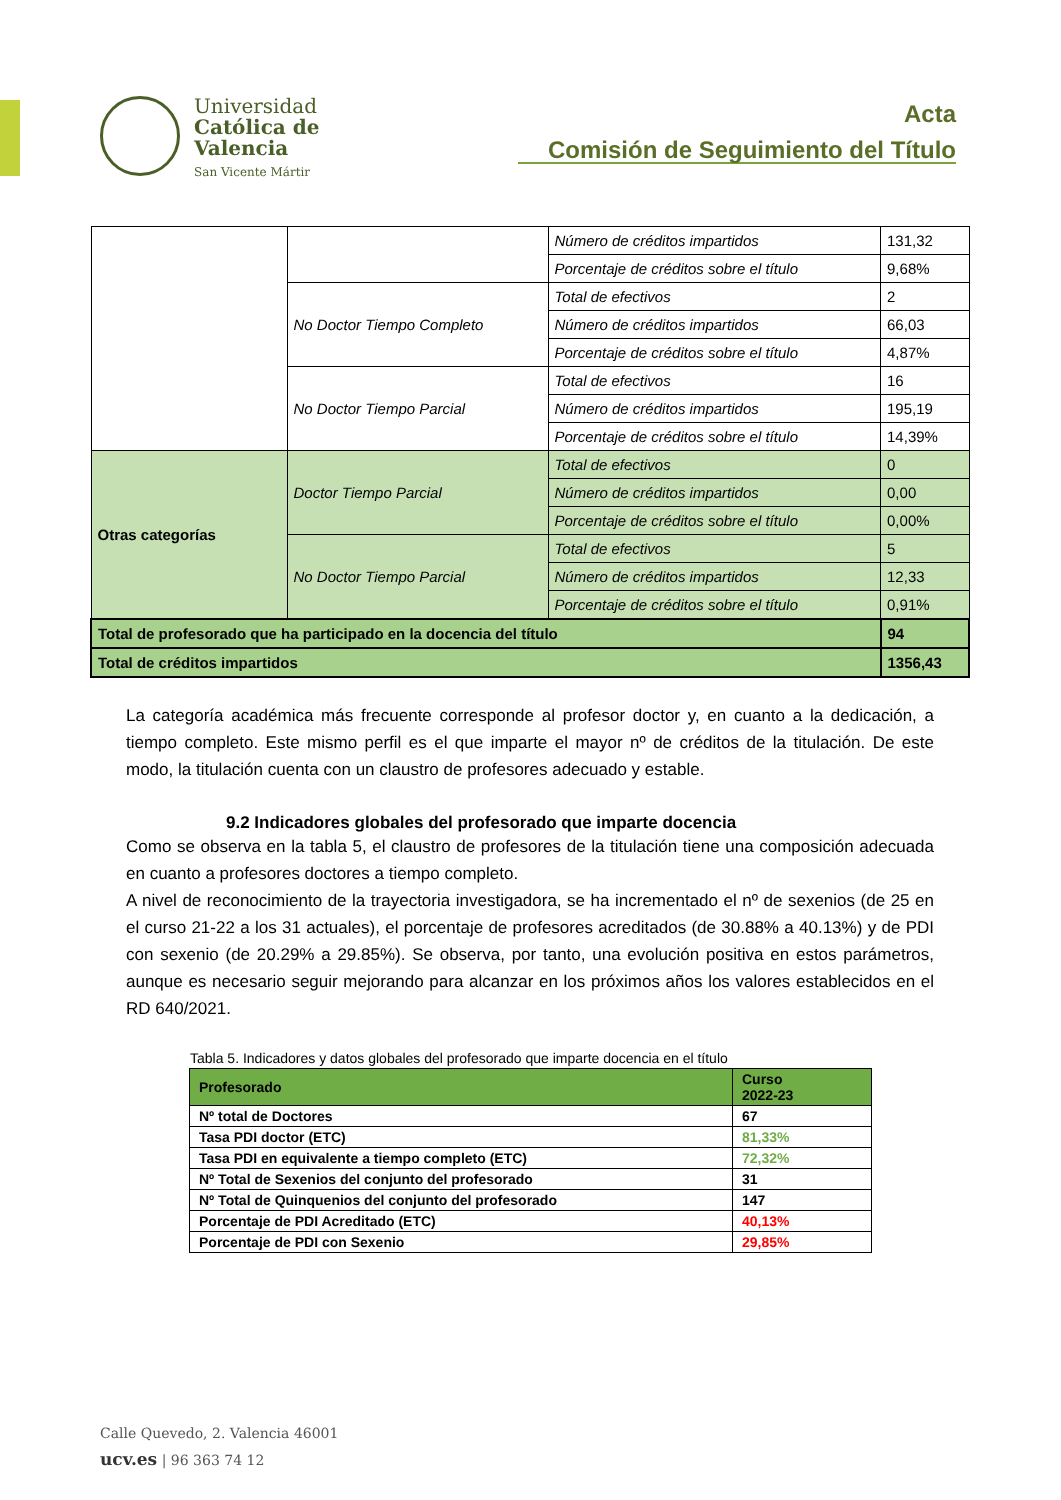Universidad
Católica de
Valencia
San Vicente Mártir
Acta
Comisión de Seguimiento del Título
| | | Número de créditos impartidos | 131,32 |
| | | Porcentaje de créditos sobre el título | 9,68% |
| | No Doctor Tiempo Completo | Total de efectivos | 2 |
| | | Número de créditos impartidos | 66,03 |
| | | Porcentaje de créditos sobre el título | 4,87% |
| | No Doctor Tiempo Parcial | Total de efectivos | 16 |
| | | Número de créditos impartidos | 195,19 |
| | | Porcentaje de créditos sobre el título | 14,39% |
| Otras categorías | Doctor Tiempo Parcial | Total de efectivos | 0 |
| | | Número de créditos impartidos | 0,00 |
| | | Porcentaje de créditos sobre el título | 0,00% |
| | No Doctor Tiempo Parcial | Total de efectivos | 5 |
| | | Número de créditos impartidos | 12,33 |
| | | Porcentaje de créditos sobre el título | 0,91% |
| Total de profesorado que ha participado en la docencia del título | | | 94 |
| Total de créditos impartidos | | | 1356,43 |
La categoría académica más frecuente corresponde al profesor doctor y, en cuanto a la dedicación, a tiempo completo. Este mismo perfil es el que imparte el mayor nº de créditos de la titulación. De este modo, la titulación cuenta con un claustro de profesores adecuado y estable.
9.2 Indicadores globales del profesorado que imparte docencia
Como se observa en la tabla 5, el claustro de profesores de la titulación tiene una composición adecuada en cuanto a profesores doctores a tiempo completo.
A nivel de reconocimiento de la trayectoria investigadora, se ha incrementado el nº de sexenios (de 25 en el curso 21-22 a los 31 actuales), el porcentaje de profesores acreditados (de 30.88% a 40.13%) y de PDI con sexenio (de 20.29% a 29.85%). Se observa, por tanto, una evolución positiva en estos parámetros, aunque es necesario seguir mejorando para alcanzar en los próximos años los valores establecidos en el RD 640/2021.
Tabla 5. Indicadores y datos globales del profesorado que imparte docencia en el título
| Profesorado | Curso 2022-23 |
| --- | --- |
| Nº total de Doctores | 67 |
| Tasa PDI doctor (ETC) | 81,33% |
| Tasa PDI en equivalente a tiempo completo (ETC) | 72,32% |
| Nº Total de Sexenios del conjunto del profesorado | 31 |
| Nº Total de Quinquenios del conjunto del profesorado | 147 |
| Porcentaje de PDI Acreditado (ETC) | 40,13% |
| Porcentaje de PDI con Sexenio | 29,85% |
Calle Quevedo, 2. Valencia 46001
ucv.es | 96 363 74 12